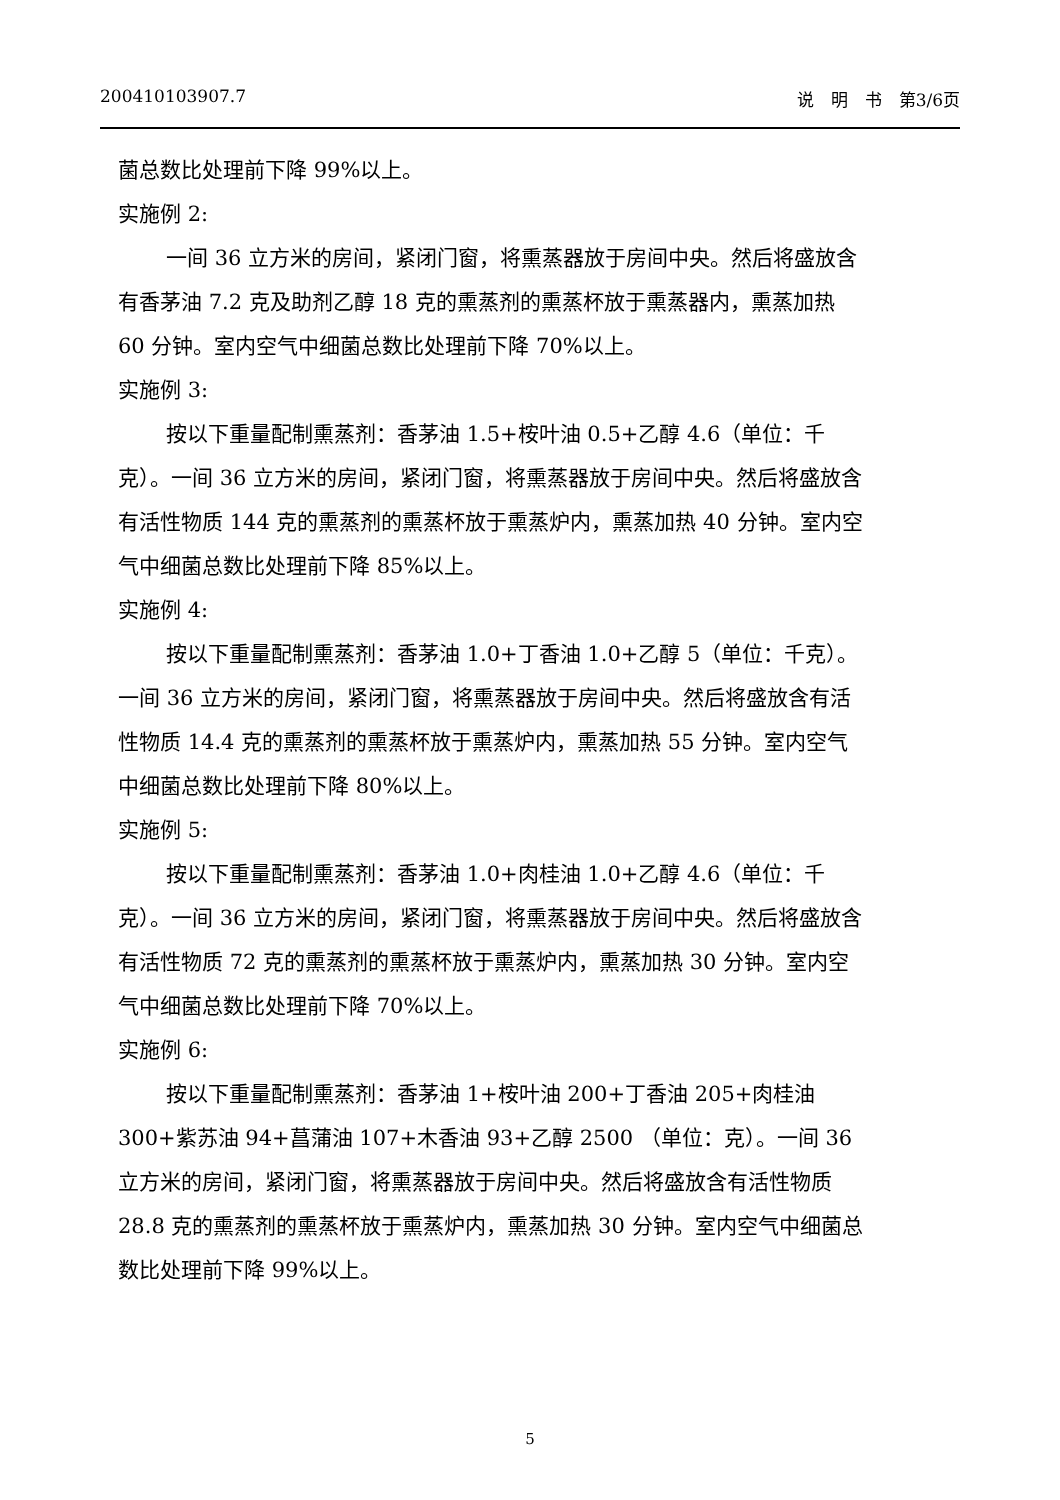200410103907.7 说　明　书　第3/6页
菌总数比处理前下降 99%以上。
实施例 2:
一间 36 立方米的房间，紧闭门窗，将熏蒸器放于房间中央。然后将盛放含有香茅油 7.2 克及助剂乙醇 18 克的熏蒸剂的熏蒸杯放于熏蒸器内，熏蒸加热 60 分钟。室内空气中细菌总数比处理前下降 70%以上。
实施例 3:
按以下重量配制熏蒸剂：香茅油 1.5+桉叶油 0.5+乙醇 4.6（单位：千克）。一间 36 立方米的房间，紧闭门窗，将熏蒸器放于房间中央。然后将盛放含有活性物质 144 克的熏蒸剂的熏蒸杯放于熏蒸炉内，熏蒸加热 40 分钟。室内空气中细菌总数比处理前下降 85%以上。
实施例 4:
按以下重量配制熏蒸剂：香茅油 1.0+丁香油 1.0+乙醇 5（单位：千克）。一间 36 立方米的房间，紧闭门窗，将熏蒸器放于房间中央。然后将盛放含有活性物质 14.4 克的熏蒸剂的熏蒸杯放于熏蒸炉内，熏蒸加热 55 分钟。室内空气中细菌总数比处理前下降 80%以上。
实施例 5:
按以下重量配制熏蒸剂：香茅油 1.0+肉桂油 1.0+乙醇 4.6（单位：千克）。一间 36 立方米的房间，紧闭门窗，将熏蒸器放于房间中央。然后将盛放含有活性物质 72 克的熏蒸剂的熏蒸杯放于熏蒸炉内，熏蒸加热 30 分钟。室内空气中细菌总数比处理前下降 70%以上。
实施例 6:
按以下重量配制熏蒸剂：香茅油 1+桉叶油 200+丁香油 205+肉桂油 300+紫苏油 94+菖蒲油 107+木香油 93+乙醇 2500 （单位：克）。一间 36 立方米的房间，紧闭门窗，将熏蒸器放于房间中央。然后将盛放含有活性物质 28.8 克的熏蒸剂的熏蒸杯放于熏蒸炉内，熏蒸加热 30 分钟。室内空气中细菌总数比处理前下降 99%以上。
5